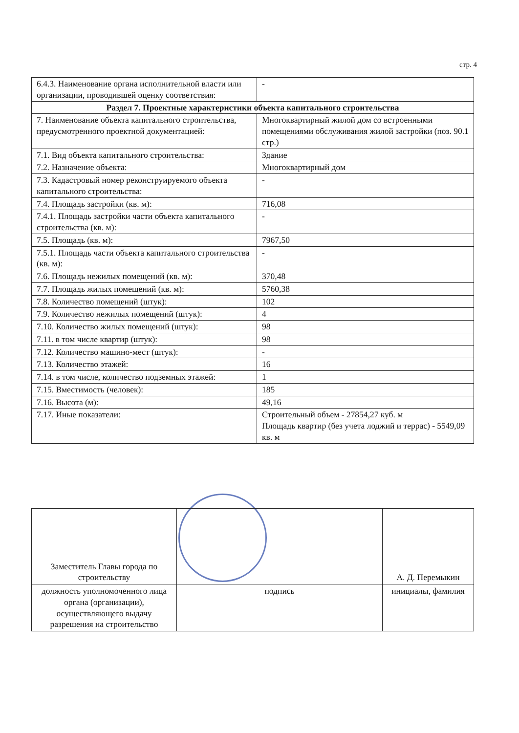стр. 4
| 6.4.3. Наименование органа исполнительной власти или организации, проводившей оценку соответствия: | - |
| Раздел 7. Проектные характеристики объекта капитального строительства | |
| 7. Наименование объекта капитального строительства, предусмотренного проектной документацией: | Многоквартирный жилой дом со встроенными помещениями обслуживания жилой застройки (поз. 90.1 стр.) |
| 7.1. Вид объекта капитального строительства: | Здание |
| 7.2. Назначение объекта: | Многоквартирный дом |
| 7.3. Кадастровый номер реконструируемого объекта капитального строительства: | - |
| 7.4. Площадь застройки (кв. м): | 716,08 |
| 7.4.1. Площадь застройки части объекта капитального строительства (кв. м): | - |
| 7.5. Площадь (кв. м): | 7967,50 |
| 7.5.1. Площадь части объекта капитального строительства (кв. м): | - |
| 7.6. Площадь нежилых помещений (кв. м): | 370,48 |
| 7.7. Площадь жилых помещений (кв. м): | 5760,38 |
| 7.8. Количество помещений (штук): | 102 |
| 7.9. Количество нежилых помещений (штук): | 4 |
| 7.10. Количество жилых помещений (штук): | 98 |
| 7.11. в том числе квартир (штук): | 98 |
| 7.12. Количество машино-мест (штук): | - |
| 7.13. Количество этажей: | 16 |
| 7.14. в том числе, количество подземных этажей: | 1 |
| 7.15. Вместимость (человек): | 185 |
| 7.16. Высота (м): | 49,16 |
| 7.17. Иные показатели: | Строительный объем - 27854,27 куб. м Площадь квартир (без учета лоджий и террас) - 5549,09 кв. м |
| Заместитель Главы города по строительству | | А. Д. Перемыкин |
| должность уполномоченного лица органа (организации), осуществляющего выдачу разрешения на строительство | подпись | инициалы, фамилия |